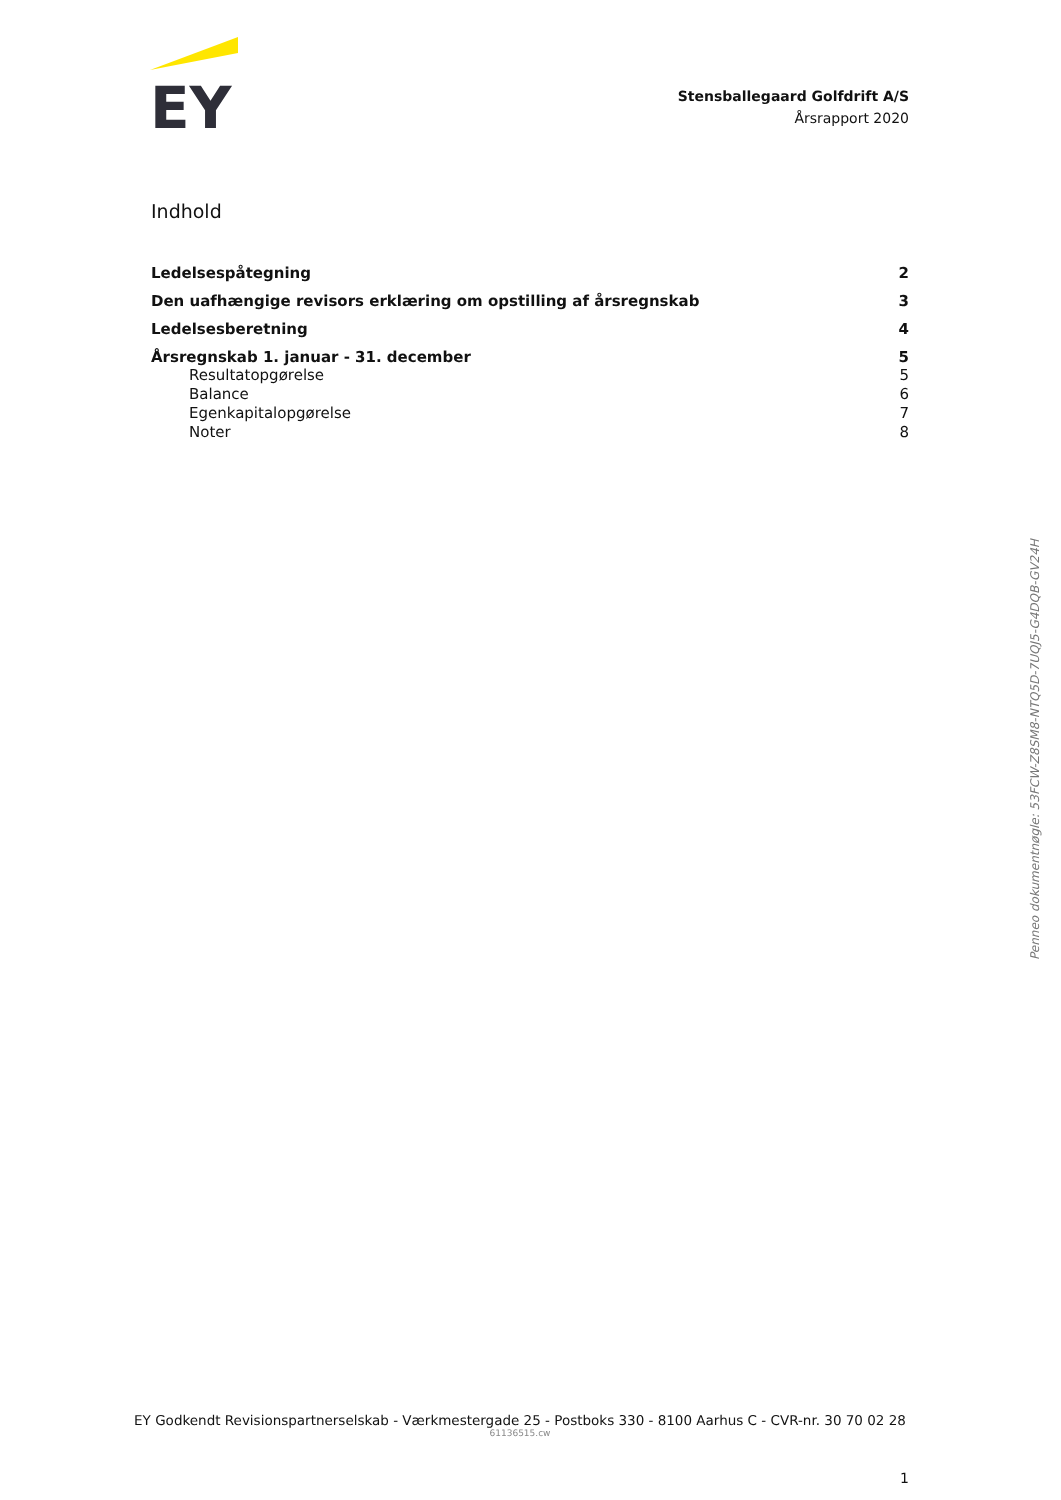EY
Stensballegaard Golfdrift A/S
Årsrapport 2020
Indhold
Ledelsespåtegning 2
Den uafhængige revisors erklæring om opstilling af årsregnskab 3
Ledelsesberetning 4
Årsregnskab 1. januar - 31. december 5
Resultatopgørelse 5
Balance 6
Egenkapitalopgørelse 7
Noter 8
Penneo dokumentnøgle: 53FCW-Z8SM8-NTQ5D-7UQJ5-G4DQB-GV24H
EY Godkendt Revisionspartnerselskab - Værkmestergade 25 - Postboks 330 - 8100 Aarhus C - CVR-nr. 30 70 02 28
61136515.cw
1